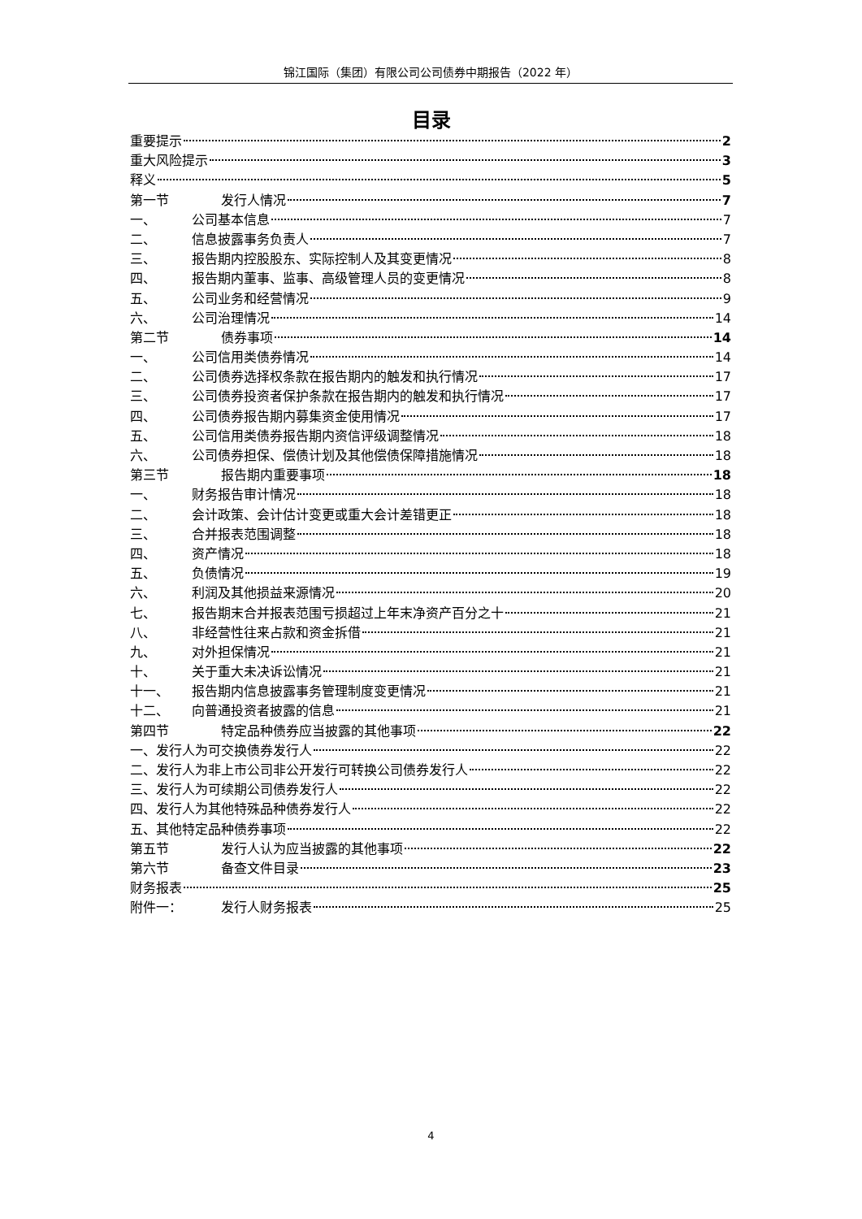锦江国际（集团）有限公司公司债券中期报告（2022 年）
目录
重要提示 2
重大风险提示 3
释义 5
第一节 发行人情况 7
一、 公司基本信息 7
二、 信息披露事务负责人 7
三、 报告期内控股股东、实际控制人及其变更情况 8
四、 报告期内董事、监事、高级管理人员的变更情况 8
五、 公司业务和经营情况 9
六、 公司治理情况 14
第二节 债券事项 14
一、 公司信用类债券情况 14
二、 公司债券选择权条款在报告期内的触发和执行情况 17
三、 公司债券投资者保护条款在报告期内的触发和执行情况 17
四、 公司债券报告期内募集资金使用情况 17
五、 公司信用类债券报告期内资信评级调整情况 18
六、 公司债券担保、偿债计划及其他偿债保障措施情况 18
第三节 报告期内重要事项 18
一、 财务报告审计情况 18
二、 会计政策、会计估计变更或重大会计差错更正 18
三、 合并报表范围调整 18
四、 资产情况 18
五、 负债情况 19
六、 利润及其他损益来源情况 20
七、 报告期末合并报表范围亏损超过上年末净资产百分之十 21
八、 非经营性往来占款和资金拆借 21
九、 对外担保情况 21
十、 关于重大未决诉讼情况 21
十一、 报告期内信息披露事务管理制度变更情况 21
十二、 向普通投资者披露的信息 21
第四节 特定品种债券应当披露的其他事项 22
一、发行人为可交换债券发行人 22
二、发行人为非上市公司非公开发行可转换公司债券发行人 22
三、发行人为可续期公司债券发行人 22
四、发行人为其他特殊品种债券发行人 22
五、其他特定品种债券事项 22
第五节 发行人认为应当披露的其他事项 22
第六节 备查文件目录 23
财务报表 25
附件一： 发行人财务报表 25
4